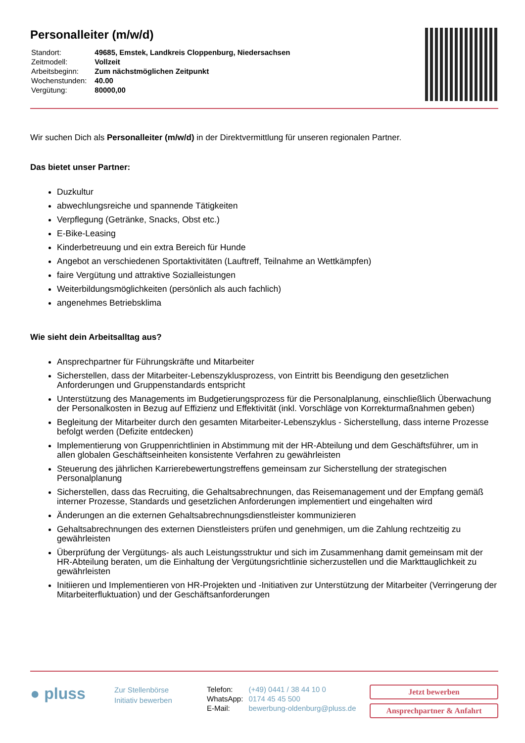Personalleiter (m/w/d)
| Standort: | 49685, Emstek, Landkreis Cloppenburg, Niedersachsen |
| Zeitmodell: | Vollzeit |
| Arbeitsbeginn: | Zum nächstmöglichen Zeitpunkt |
| Wochenstunden: | 40.00 |
| Vergütung: | 80000,00 |
Wir suchen Dich als Personalleiter (m/w/d) in der Direktvermittlung für unseren regionalen Partner.
Das bietet unser Partner:
Duzkultur
abwechlungsreiche und spannende Tätigkeiten
Verpflegung (Getränke, Snacks, Obst etc.)
E-Bike-Leasing
Kinderbetreuung und ein extra Bereich für Hunde
Angebot an verschiedenen Sportaktivitäten (Lauftreff, Teilnahme an Wettkämpfen)
faire Vergütung und attraktive Sozialleistungen
Weiterbildungsmöglichkeiten (persönlich als auch fachlich)
angenehmes Betriebsklima
Wie sieht dein Arbeitsalltag aus?
Ansprechpartner für Führungskräfte und Mitarbeiter
Sicherstellen, dass der Mitarbeiter-Lebenszyklusprozess, von Eintritt bis Beendigung den gesetzlichen Anforderungen und Gruppenstandards entspricht
Unterstützung des Managements im Budgetierungsprozess für die Personalplanung, einschließlich Überwachung der Personalkosten in Bezug auf Effizienz und Effektivität (inkl. Vorschläge von Korrekturmaßnahmen geben)
Begleitung der Mitarbeiter durch den gesamten Mitarbeiter-Lebenszyklus - Sicherstellung, dass interne Prozesse befolgt werden (Defizite entdecken)
Implementierung von Gruppenrichtlinien in Abstimmung mit der HR-Abteilung und dem Geschäftsführer, um in allen globalen Geschäftseinheiten konsistente Verfahren zu gewährleisten
Steuerung des jährlichen Karrierebewertungstreffens gemeinsam zur Sicherstellung der strategischen Personalplanung
Sicherstellen, dass das Recruiting, die Gehaltsabrechnungen, das Reisemanagement und der Empfang gemäß interner Prozesse, Standards und gesetzlichen Anforderungen implementiert und eingehalten wird
Änderungen an die externen Gehaltsabrechnungsdienstleister kommunizieren
Gehaltsabrechnungen des externen Dienstleisters prüfen und genehmigen, um die Zahlung rechtzeitig zu gewährleisten
Überprüfung der Vergütungs- als auch Leistungsstruktur und sich im Zusammenhang damit gemeinsam mit der HR-Abteilung beraten, um die Einhaltung der Vergütungsrichtlinie sicherzustellen und die Markttauglichkeit zu gewährleisten
Initiieren und Implementieren von HR-Projekten und -Initiativen zur Unterstützung der Mitarbeiter (Verringerung der Mitarbeiterfluktuation) und der Geschäftsanforderungen
● pluss
Zur Stellenbörse
Initiativ bewerben
| Telefon: | (+49) 0441 / 38 44 10 0 |
| WhatsApp: | 0174 45 45 500 |
| E-Mail: | bewerbung-oldenburg@pluss.de |
Jetzt bewerben
Ansprechpartner & Anfahrt